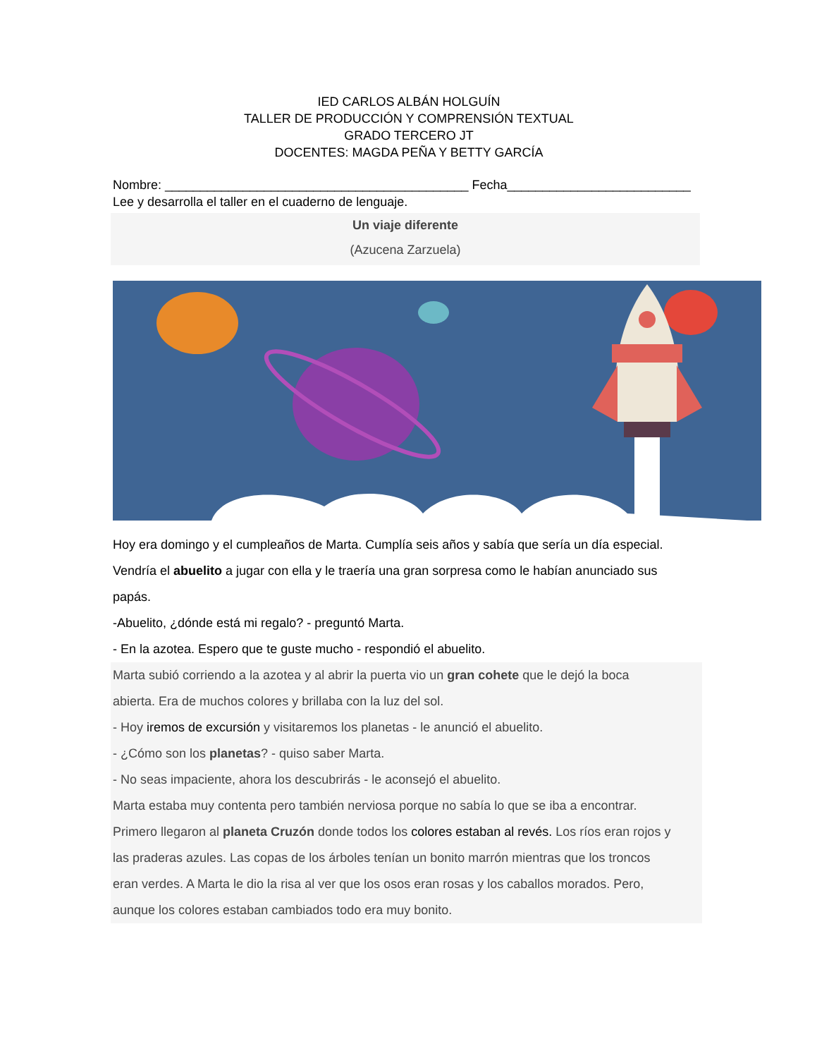IED CARLOS ALBÁN HOLGUÍN
TALLER DE PRODUCCIÓN Y COMPRENSIÓN TEXTUAL
GRADO TERCERO JT
DOCENTES: MAGDA PEÑA Y BETTY GARCÍA
Nombre: ___________________________________________ Fecha__________________________
Lee y desarrolla el taller en el cuaderno de lenguaje.
Un viaje diferente
(Azucena Zarzuela)
Hoy era domingo y el cumpleaños de Marta. Cumplía seis años y sabía que sería un día especial.
Vendría el abuelito a jugar con ella y le traería una gran sorpresa como le habían anunciado sus
papás.
-Abuelito, ¿dónde está mi regalo? - preguntó Marta.
- En la azotea. Espero que te guste mucho - respondió el abuelito.
Marta subió corriendo a la azotea y al abrir la puerta vio un gran cohete que le dejó la boca
abierta. Era de muchos colores y brillaba con la luz del sol.
- Hoy iremos de excursión y visitaremos los planetas - le anunció el abuelito.
- ¿Cómo son los planetas? - quiso saber Marta.
- No seas impaciente, ahora los descubrirás - le aconsejó el abuelito.
Marta estaba muy contenta pero también nerviosa porque no sabía lo que se iba a encontrar.
Primero llegaron al planeta Cruzón donde todos los colores estaban al revés. Los ríos eran rojos y
las praderas azules. Las copas de los árboles tenían un bonito marrón mientras que los troncos
eran verdes. A Marta le dio la risa al ver que los osos eran rosas y los caballos morados. Pero,
aunque los colores estaban cambiados todo era muy bonito.